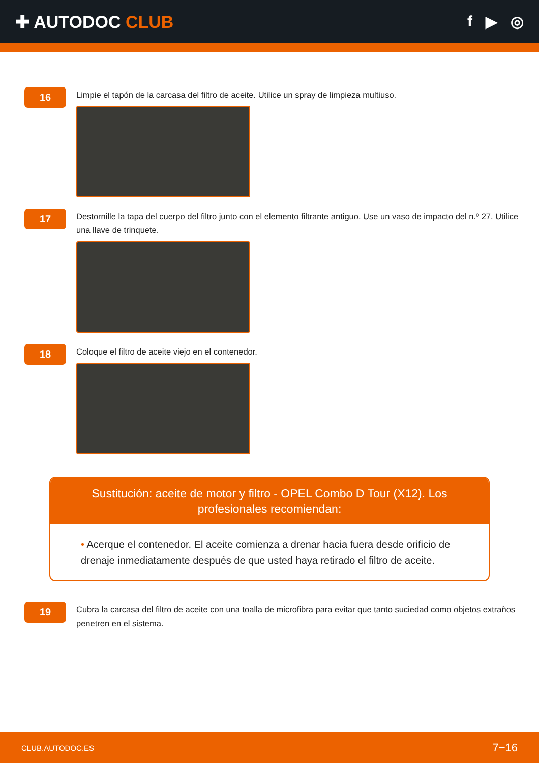✚ AUTODOC CLUB f ▶ ◎
16
Limpie el tapón de la carcasa del filtro de aceite. Utilice un spray de limpieza multiuso.
17
Destornille la tapa del cuerpo del filtro junto con el elemento filtrante antiguo. Use un vaso de impacto del n.º 27. Utilice una llave de trinquete.
18
Coloque el filtro de aceite viejo en el contenedor.
Sustitución: aceite de motor y filtro - OPEL Combo D Tour (X12). Los profesionales recomiendan:
• Acerque el contenedor. El aceite comienza a drenar hacia fuera desde orificio de drenaje inmediatamente después de que usted haya retirado el filtro de aceite.
19
Cubra la carcasa del filtro de aceite con una toalla de microfibra para evitar que tanto suciedad como objetos extraños penetren en el sistema.
CLUB.AUTODOC.ES 7−16